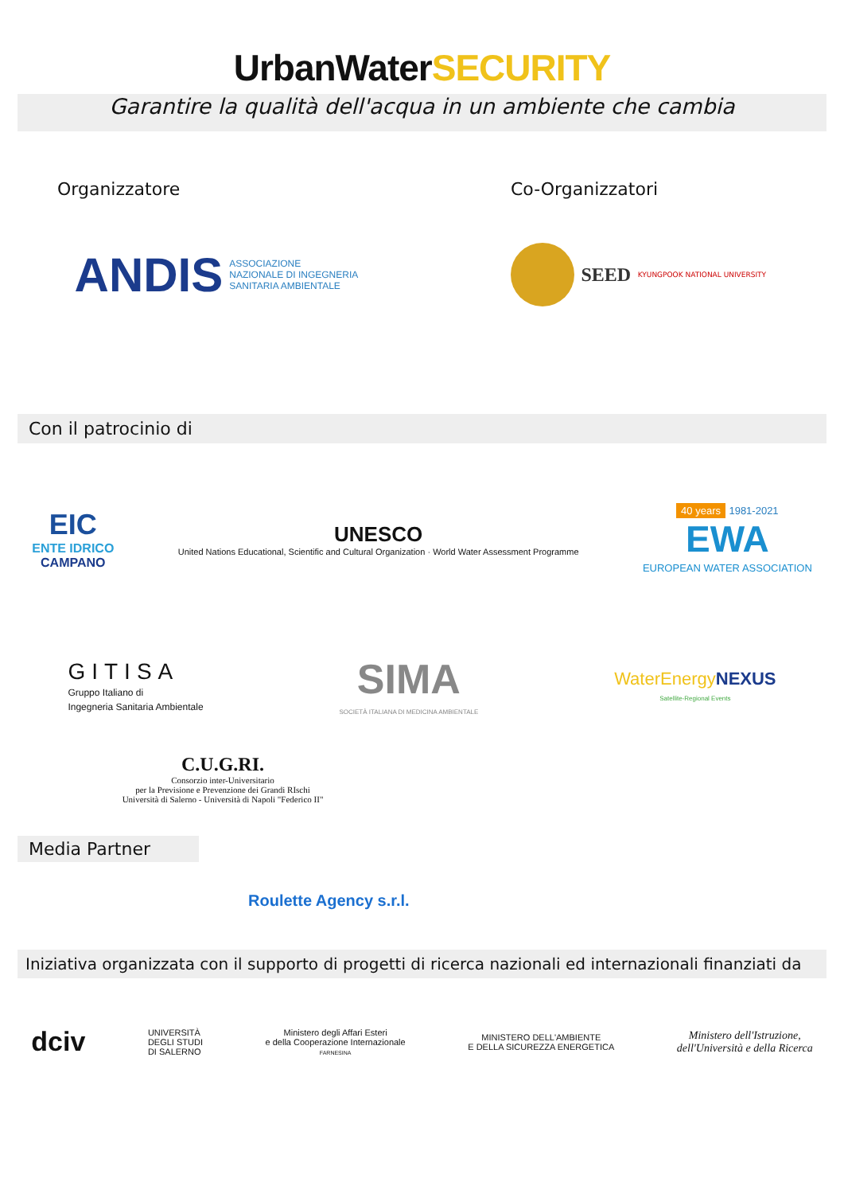UrbanWaterSECURITY
Garantire la qualità dell'acqua in un ambiente che cambia
Organizzatore Co-Organizzatori
ANDIS ASSOCIAZIONE
NAZIONALE DI INGEGNERIA
SANITARIA AMBIENTALE
SEED KYUNGPOOK NATIONAL UNIVERSITY
Con il patrocinio di
EIC
ENTE IDRICO
CAMPANO
UNESCO
United Nations Educational, Scientific and Cultural Organization · World Water Assessment Programme
40 years 1981-2021
EWA
EUROPEAN WATER ASSOCIATION
GITISA
Gruppo Italiano di
Ingegneria Sanitaria Ambientale
SIMA
SOCIETÀ ITALIANA DI MEDICINA AMBIENTALE
WaterEnergy NEXUS
Satellite-Regional Events
C.U.G.RI.
Consorzio inter-Universitario
per la Previsione e Prevenzione dei Grandi RIschi
Università di Salerno - Università di Napoli "Federico II"
Media Partner
Roulette Agency s.r.l.
Iniziativa organizzata con il supporto di progetti di ricerca nazionali ed internazionali finanziati da
dciv
UNIVERSITÀ
DEGLI STUDI
DI SALERNO
Ministero degli Affari Esteri
e della Cooperazione Internazionale
FARNESINA
MINISTERO DELL'AMBIENTE
E DELLA SICUREZZA ENERGETICA
Ministero dell'Istruzione,
dell'Università e della Ricerca